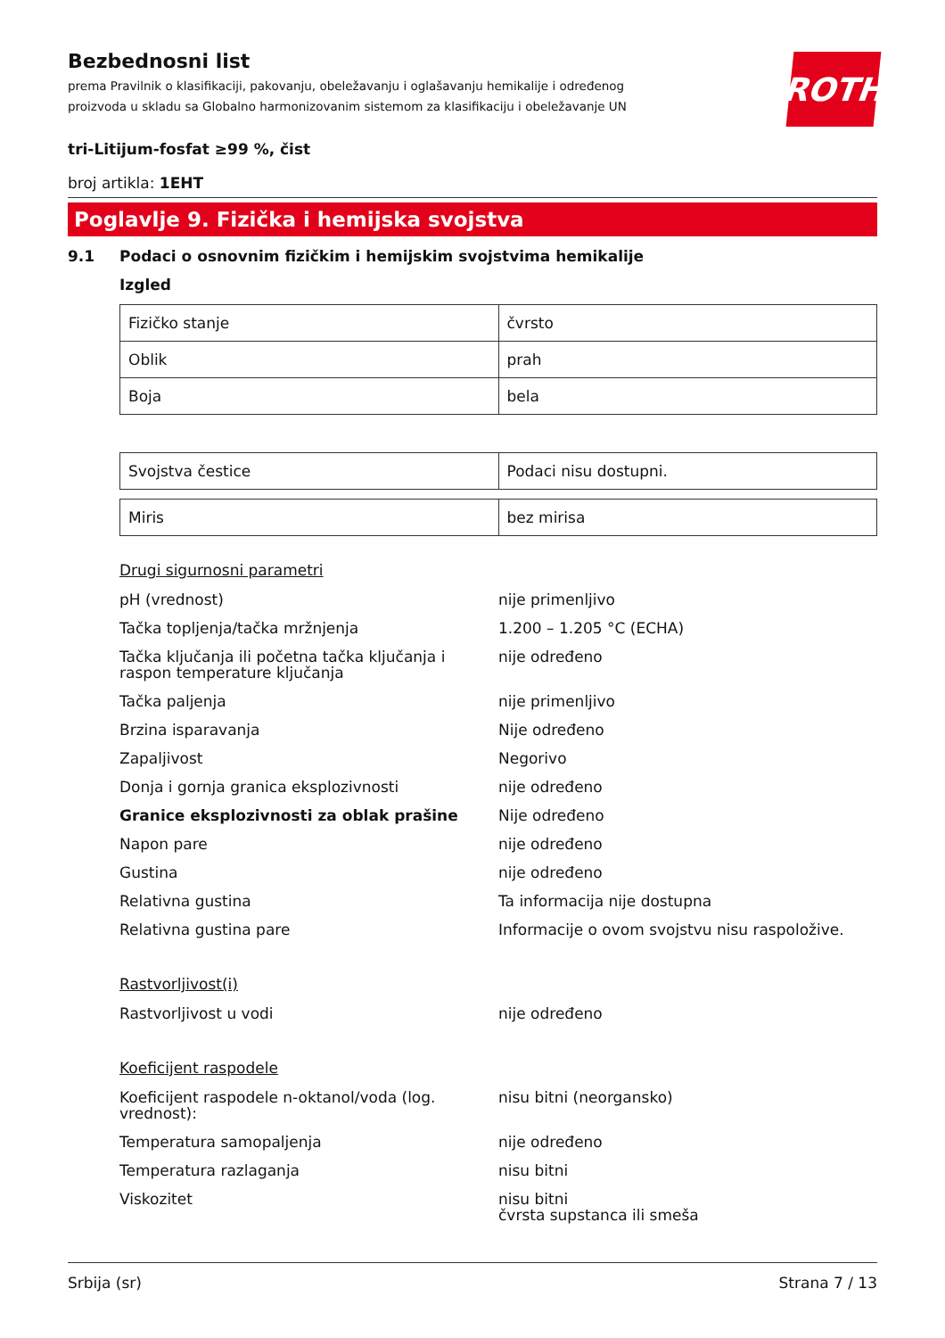Bezbednosni list
prema Pravilnik o klasifikaciji, pakovanju, obeležavanju i oglašavanju hemikalije i određenog proizvoda u skladu sa Globalno harmonizovanim sistemom za klasifikaciju i obeležavanje UN
ROTH
tri-Litijum-fosfat ≥99 %, čist
broj artikla: 1EHT
Poglavlje 9. Fizička i hemijska svojstva
9.1 Podaci o osnovnim fizičkim i hemijskim svojstvima hemikalije
Izgled
| Fizičko stanje | čvrsto |
| Oblik | prah |
| Boja | bela |
| Svojstva čestice | Podaci nisu dostupni. |
| Miris | bez mirisa |
Drugi sigurnosni parametri
| pH (vrednost) | nije primenljivo |
| Tačka topljenja/tačka mržnjenja | 1.200 – 1.205 °C (ECHA) |
| Tačka ključanja ili početna tačka ključanja i raspon temperature ključanja | nije određeno |
| Tačka paljenja | nije primenljivo |
| Brzina isparavanja | Nije određeno |
| Zapaljivost | Negorivo |
| Donja i gornja granica eksplozivnosti | nije određeno |
| Granice eksplozivnosti za oblak prašine | Nije određeno |
| Napon pare | nije određeno |
| Gustina | nije određeno |
| Relativna gustina | Ta informacija nije dostupna |
| Relativna gustina pare | Informacije o ovom svojstvu nisu raspoložive. |
Rastvorljivost(i)
| Rastvorljivost u vodi | nije određeno |
Koeficijent raspodele
| Koeficijent raspodele n-oktanol/voda (log. vrednost): | nisu bitni (neorgansko) |
| Temperatura samopaljenja | nije određeno |
| Temperatura razlaganja | nisu bitni |
| Viskozitet | nisu bitni čvrsta supstanca ili smeša |
Srbija (sr) Strana 7 / 13